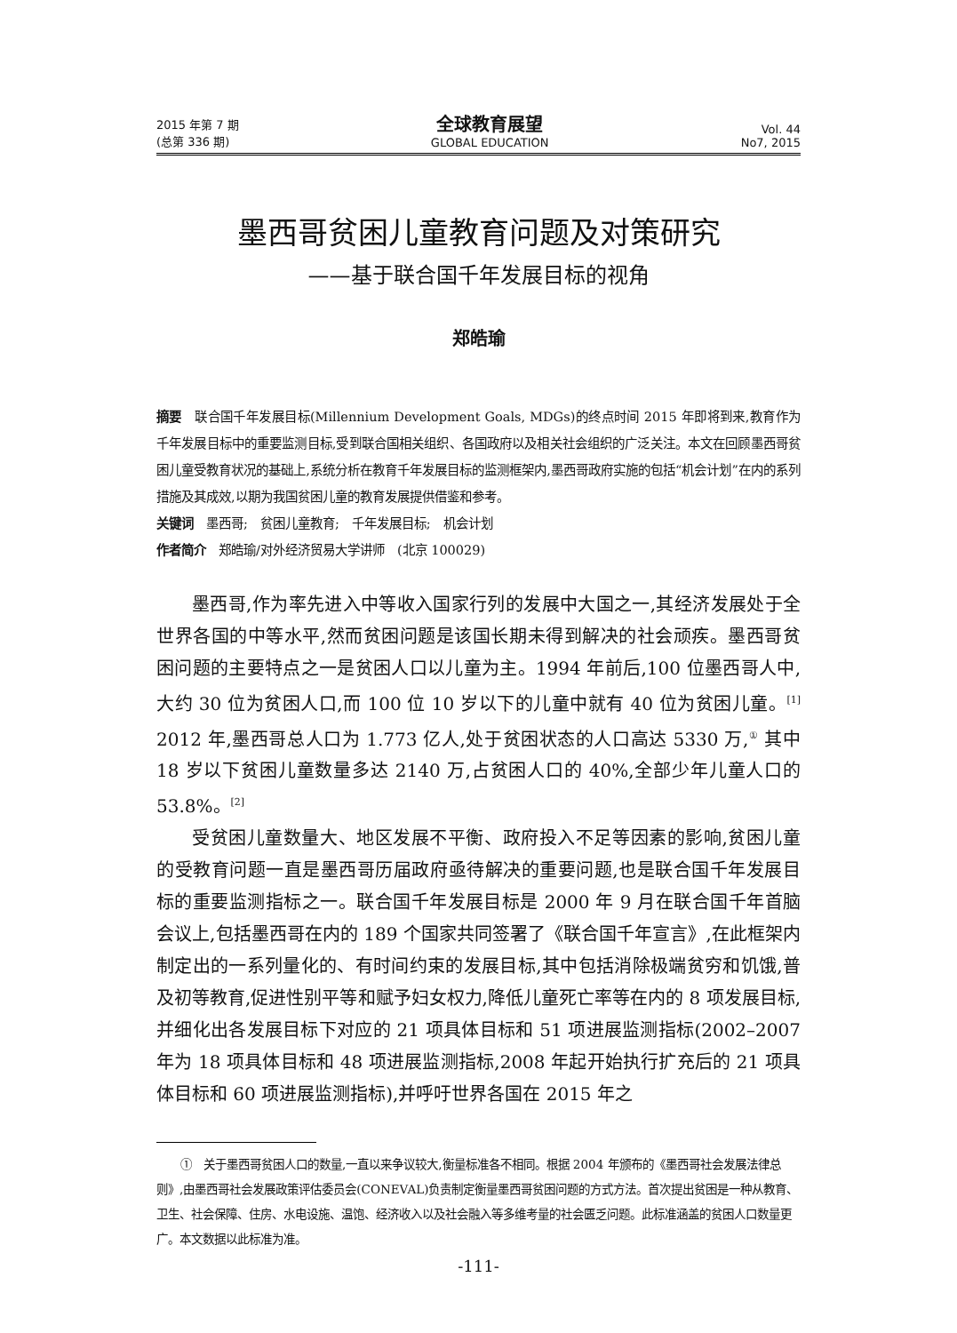2015 年第 7 期
(总第 336 期)
全球教育展望
GLOBAL EDUCATION
Vol. 44
No7, 2015
墨西哥贫困儿童教育问题及对策研究
——基于联合国千年发展目标的视角
郑皓瑜
摘要　联合国千年发展目标(Millennium Development Goals, MDGs)的终点时间 2015 年即将到来,教育作为千年发展目标中的重要监测目标,受到联合国相关组织、各国政府以及相关社会组织的广泛关注。本文在回顾墨西哥贫困儿童受教育状况的基础上,系统分析在教育千年发展目标的监测框架内,墨西哥政府实施的包括“机会计划”在内的系列措施及其成效,以期为我国贫困儿童的教育发展提供借鉴和参考。
关键词　墨西哥;　贫困儿童教育;　千年发展目标;　机会计划
作者简介　郑皓瑜/对外经济贸易大学讲师　(北京 100029)
墨西哥,作为率先进入中等收入国家行列的发展中大国之一,其经济发展处于全世界各国的中等水平,然而贫困问题是该国长期未得到解决的社会顽疾。墨西哥贫困问题的主要特点之一是贫困人口以儿童为主。1994 年前后,100 位墨西哥人中,大约 30 位为贫困人口,而 100 位 10 岁以下的儿童中就有 40 位为贫困儿童。<sup>[1]</sup> 2012 年,墨西哥总人口为 1.773 亿人,处于贫困状态的人口高达 5330 万,<sup>①</sup> 其中 18 岁以下贫困儿童数量多达 2140 万,占贫困人口的 40%,全部少年儿童人口的 53.8%。<sup>[2]</sup>
受贫困儿童数量大、地区发展不平衡、政府投入不足等因素的影响,贫困儿童的受教育问题一直是墨西哥历届政府亟待解决的重要问题,也是联合国千年发展目标的重要监测指标之一。联合国千年发展目标是 2000 年 9 月在联合国千年首脑会议上,包括墨西哥在内的 189 个国家共同签署了《联合国千年宣言》,在此框架内制定出的一系列量化的、有时间约束的发展目标,其中包括消除极端贫穷和饥饿,普及初等教育,促进性别平等和赋予妇女权力,降低儿童死亡率等在内的 8 项发展目标,并细化出各发展目标下对应的 21 项具体目标和 51 项进展监测指标(2002–2007 年为 18 项具体目标和 48 项进展监测指标,2008 年起开始执行扩充后的 21 项具体目标和 60 项进展监测指标),并呼吁世界各国在 2015 年之
①　关于墨西哥贫困人口的数量,一直以来争议较大,衡量标准各不相同。根据 2004 年颁布的《墨西哥社会发展法律总则》,由墨西哥社会发展政策评估委员会(CONEVAL)负责制定衡量墨西哥贫困问题的方式方法。首次提出贫困是一种从教育、卫生、社会保障、住房、水电设施、温饱、经济收入以及社会融入等多维考量的社会匮乏问题。此标准涵盖的贫困人口数量更广。本文数据以此标准为准。
-111-